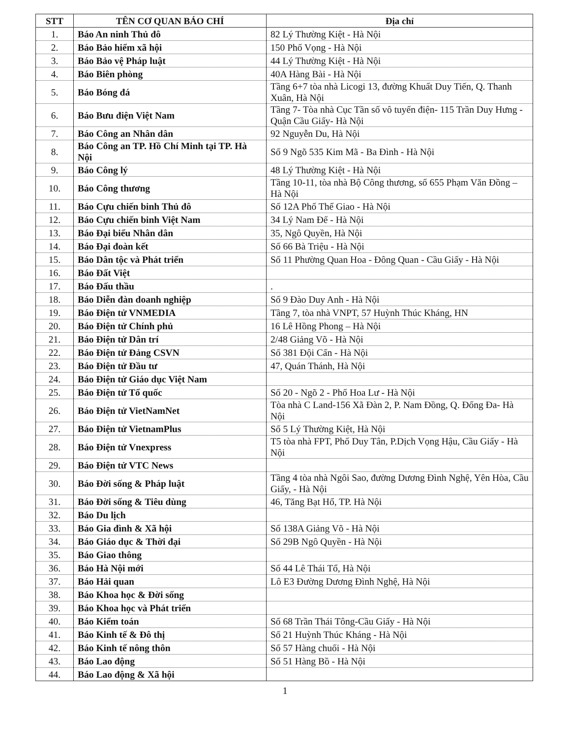| STT | TÊN CƠ QUAN BÁO CHÍ | Địa chỉ |
| --- | --- | --- |
| 1. | Báo An ninh Thủ đô | 82 Lý Thường Kiệt - Hà Nội |
| 2. | Báo Bảo hiểm xã hội | 150 Phố Vọng - Hà Nội |
| 3. | Báo Bảo vệ Pháp luật | 44 Lý Thường Kiệt - Hà Nội |
| 4. | Báo Biên phòng | 40A Hàng Bài - Hà Nội |
| 5. | Báo Bóng đá | Tầng 6+7 tòa nhà Licogi 13, đường Khuất Duy Tiến, Q. Thanh Xuân, Hà Nội |
| 6. | Báo Bưu điện Việt Nam | Tầng 7- Tòa nhà Cục Tần số vô tuyến điện- 115 Trần Duy Hưng -Quận Cầu Giấy- Hà Nội |
| 7. | Báo Công an Nhân dân | 92 Nguyễn Du, Hà Nội |
| 8. | Báo Công an TP. Hồ Chí Minh tại TP. Hà Nội | Số 9 Ngõ 535 Kim Mã - Ba Đình - Hà Nội |
| 9. | Báo Công lý | 48 Lý Thường Kiệt - Hà Nội |
| 10. | Báo Công thương | Tầng 10-11, tòa nhà Bộ Công thương, số 655 Phạm Văn Đồng – Hà Nội |
| 11. | Báo Cựu chiến binh Thủ đô | Số 12A Phố Thể Giao - Hà Nội |
| 12. | Báo Cựu chiến binh Việt Nam | 34 Lý Nam Đế - Hà Nội |
| 13. | Báo Đại biểu Nhân dân | 35, Ngô Quyền, Hà Nội |
| 14. | Báo Đại đoàn kết | Số 66 Bà Triệu - Hà Nội |
| 15. | Báo Dân tộc và Phát triển | Số 11 Phường Quan Hoa - Đông Quan - Cầu Giấy - Hà Nội |
| 16. | Báo Đất Việt | |
| 17. | Báo Đấu thầu | . |
| 18. | Báo Diễn đàn doanh nghiệp | Số 9 Đào Duy Anh - Hà Nội |
| 19. | Báo Điện tử VNMEDIA | Tầng 7, tòa nhà VNPT, 57 Huỳnh Thúc Kháng, HN |
| 20. | Báo Điện tử Chính phủ | 16 Lê Hồng Phong – Hà Nội |
| 21. | Báo Điện tử Dân trí | 2/48 Giảng Võ - Hà Nội |
| 22. | Báo Điện tử Đảng CSVN | Số 381 Đội Cấn - Hà Nội |
| 23. | Báo Điện tử Đầu tư | 47, Quán Thánh, Hà Nội |
| 24. | Báo Điện tử Giáo dục Việt Nam | |
| 25. | Báo Điện tử Tổ quốc | Số 20 - Ngõ 2 - Phố Hoa Lư - Hà Nội |
| 26. | Báo Điện tử VietNamNet | Tòa nhà C Land-156 Xã Đàn 2, P. Nam Đồng, Q. Đống Đa- Hà Nội |
| 27. | Báo Điện tử VietnamPlus | Số 5 Lý Thường Kiệt, Hà Nội |
| 28. | Báo Điện tử Vnexpress | T5 tòa nhà FPT, Phố Duy Tân, P.Dịch Vọng Hậu, Cầu Giấy - Hà Nội |
| 29. | Báo Điện tử VTC News | |
| 30. | Báo Đời sống & Pháp luật | Tầng 4 tòa nhà Ngôi Sao, đường Dương Đình Nghệ, Yên Hòa, Cầu Giấy, - Hà Nội |
| 31. | Báo Đời sống & Tiêu dùng | 46, Tăng Bạt Hổ, TP. Hà Nội |
| 32. | Báo Du lịch | |
| 33. | Báo Gia đình & Xã hội | Số 138A Giảng Võ - Hà Nội |
| 34. | Báo Giáo dục & Thời đại | Số 29B Ngô Quyền - Hà Nội |
| 35. | Báo Giao thông | |
| 36. | Báo Hà Nội mới | Số 44 Lê Thái Tổ, Hà Nội |
| 37. | Báo Hải quan | Lô E3 Đường Dương Đình Nghệ, Hà Nội |
| 38. | Báo Khoa học & Đời sống | |
| 39. | Báo Khoa học và Phát triển | |
| 40. | Báo Kiểm toán | Số 68 Trần Thái Tông-Cầu Giấy - Hà Nội |
| 41. | Báo Kinh tế & Đô thị | Số 21 Huỳnh Thúc Kháng - Hà Nội |
| 42. | Báo Kinh tế nông thôn | Số 57 Hàng chuối - Hà Nội |
| 43. | Báo Lao động | Số 51 Hàng Bồ - Hà Nội |
| 44. | Báo Lao động & Xã hội | |
1